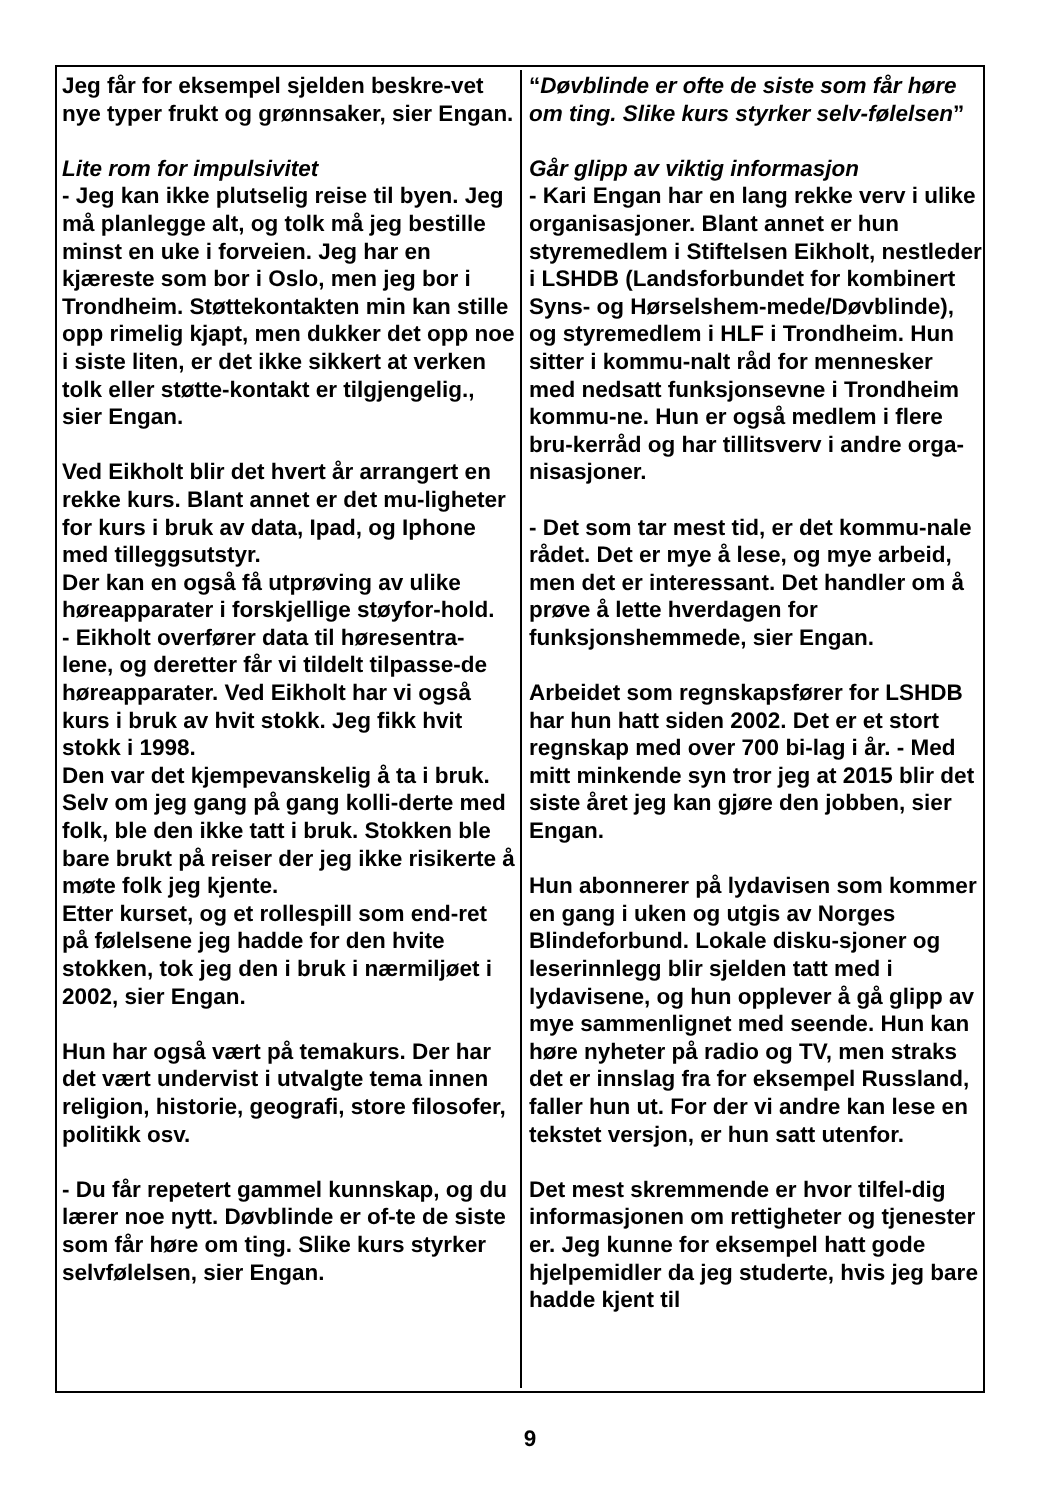Jeg får for eksempel sjelden beskre-vet nye typer frukt og grønnsaker, sier Engan.
Lite rom for impulsivitet
- Jeg kan ikke plutselig reise til byen. Jeg må planlegge alt, og tolk må jeg bestille minst en uke i forveien. Jeg har en kjæreste som bor i Oslo, men jeg bor i Trondheim. Støttekontakten min kan stille opp rimelig kjapt, men dukker det opp noe i siste liten, er det ikke sikkert at verken tolk eller støtte-kontakt er tilgjengelig., sier Engan.
Ved Eikholt blir det hvert år arrangert en rekke kurs. Blant annet er det mu-ligheter for kurs i bruk av data, Ipad, og Iphone med tilleggsutstyr.
Der kan en også få utprøving av ulike høreapparater i forskjellige støyfor-hold.
- Eikholt overfører data til høresentra-lene, og deretter får vi tildelt tilpasse-de høreapparater. Ved Eikholt har vi også kurs i bruk av hvit stokk. Jeg fikk hvit stokk i 1998.
Den var det kjempevanskelig å ta i bruk. Selv om jeg gang på gang kolli-derte med folk, ble den ikke tatt i bruk. Stokken ble bare brukt på reiser der jeg ikke risikerte å møte folk jeg kjente.
Etter kurset, og et rollespill som end-ret på følelsene jeg hadde for den hvite stokken, tok jeg den i bruk i nærmiljøet i 2002, sier Engan.
Hun har også vært på temakurs. Der har det vært undervist i utvalgte tema innen religion, historie, geografi, store filosofer, politikk osv.
- Du får repetert gammel kunnskap, og du lærer noe nytt. Døvblinde er of-te de siste som får høre om ting. Slike kurs styrker selvfølelsen, sier Engan.
“Døvblinde er ofte de siste som får høre om ting. Slike kurs styrker selv-følelsen”
Går glipp av viktig informasjon
- Kari Engan har en lang rekke verv i ulike organisasjoner. Blant annet er hun styremedlem i Stiftelsen Eikholt, nestleder i LSHDB (Landsforbundet for kombinert Syns- og Hørselshem-mede/Døvblinde), og styremedlem i HLF i Trondheim. Hun sitter i kommu-nalt råd for mennesker med nedsatt funksjonsevne i Trondheim kommu-ne. Hun er også medlem i flere bru-kerråd og har tillitsverv i andre orga-nisasjoner.
- Det som tar mest tid, er det kommu-nale rådet. Det er mye å lese, og mye arbeid, men det er interessant. Det handler om å prøve å lette hverdagen for funksjonshemmede, sier Engan.
Arbeidet som regnskapsfører for LSHDB har hun hatt siden 2002. Det er et stort regnskap med over 700 bi-lag i år. - Med mitt minkende syn tror jeg at 2015 blir det siste året jeg kan gjøre den jobben, sier Engan.
Hun abonnerer på lydavisen som kommer en gang i uken og utgis av Norges Blindeforbund. Lokale disku-sjoner og leserinnlegg blir sjelden tatt med i lydavisene, og hun opplever å gå glipp av mye sammenlignet med seende. Hun kan høre nyheter på radio og TV, men straks det er innslag fra for eksempel Russland, faller hun ut. For der vi andre kan lese en tekstet versjon, er hun satt utenfor.
Det mest skremmende er hvor tilfel-dig informasjonen om rettigheter og tjenester er. Jeg kunne for eksempel hatt gode hjelpemidler da jeg studerte, hvis jeg bare hadde kjent til
9